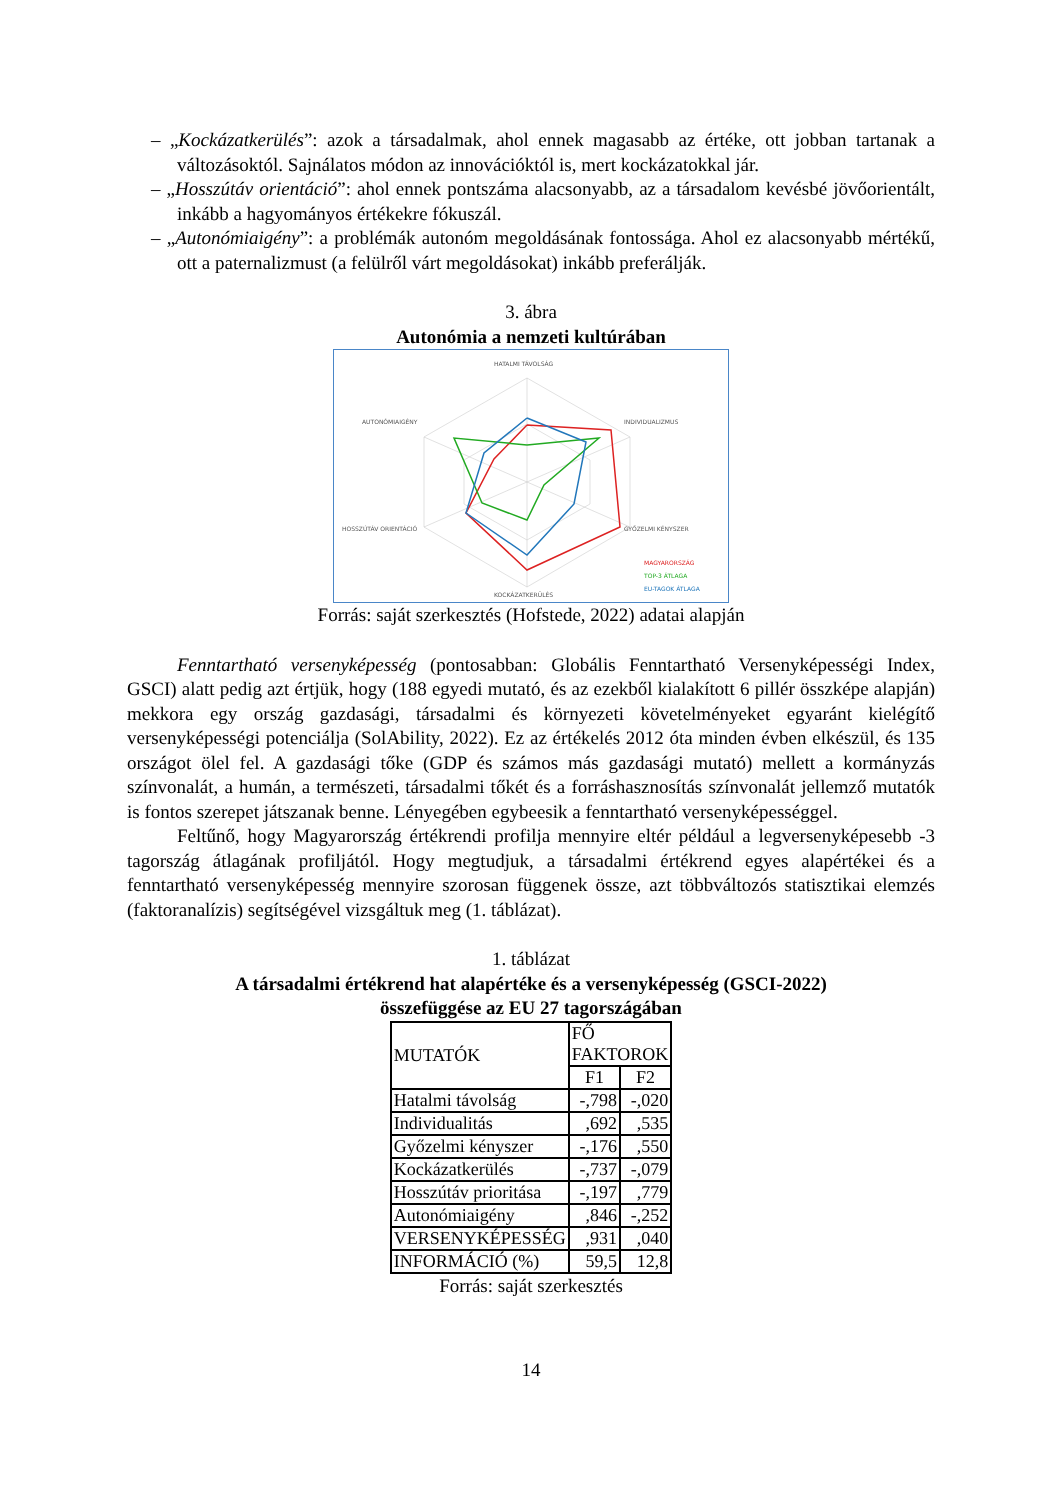– „Kockázatkerülés”: azok a társadalmak, ahol ennek magasabb az értéke, ott jobban tartanak a változásoktól. Sajnálatos módon az innovációktól is, mert kockázatokkal jár.
– „Hosszútáv orientáció”: ahol ennek pontszáma alacsonyabb, az a társadalom kevésbé jövőorientált, inkább a hagyományos értékekre fókuszál.
– „Autonómiaigény”: a problémák autonóm megoldásának fontossága. Ahol ez alacsonyabb mértékű, ott a paternalizmust (a felülről várt megoldásokat) inkább preferálják.
3. ábra
Autonómia a nemzeti kultúrában
HATALMI TÁVOLSÁG
INDIVIDUALIZMUS
GYŐZELMI KÉNYSZER
KOCKÁZATKERÜLÉS
HOSSZÚTÁV ORIENTÁCIÓ
AUTONÓMIAIGÉNY
MAGYARORSZÁG
TOP-3 ÁTLAGA
EU-TAGOK ÁTLAGA
Forrás: saját szerkesztés (Hofstede, 2022) adatai alapján
Fenntartható versenyképesség (pontosabban: Globális Fenntartható Versenyképességi Index, GSCI) alatt pedig azt értjük, hogy (188 egyedi mutató, és az ezekből kialakított 6 pillér összképe alapján) mekkora egy ország gazdasági, társadalmi és környezeti követelményeket egyaránt kielégítő versenyképességi potenciálja (SolAbility, 2022). Ez az értékelés 2012 óta minden évben elkészül, és 135 országot ölel fel. A gazdasági tőke (GDP és számos más gazdasági mutató) mellett a kormányzás színvonalát, a humán, a természeti, társadalmi tőkét és a forráshasznosítás színvonalát jellemző mutatók is fontos szerepet játszanak benne. Lényegében egybeesik a fenntartható versenyképességgel.
Feltűnő, hogy Magyarország értékrendi profilja mennyire eltér például a legversenyképesebb -3 tagország átlagának profiljától. Hogy megtudjuk, a társadalmi értékrend egyes alapértékei és a fenntartható versenyképesség mennyire szorosan függenek össze, azt többváltozós statisztikai elemzés (faktoranalízis) segítségével vizsgáltuk meg (1. táblázat).
1. táblázat
A társadalmi értékrend hat alapértéke és a versenyképesség (GSCI-2022)
összefüggése az EU 27 tagországában
| MUTATÓK | FŐ FAKTOROK | |
| | F1 | F2 |
| Hatalmi távolság | -,798 | -,020 |
| Individualitás | ,692 | ,535 |
| Győzelmi kényszer | -,176 | ,550 |
| Kockázatkerülés | -,737 | -,079 |
| Hosszútáv prioritása | -,197 | ,779 |
| Autonómiaigény | ,846 | -,252 |
| VERSENYKÉPESSÉG | ,931 | ,040 |
| INFORMÁCIÓ (%) | 59,5 | 12,8 |
Forrás: saját szerkesztés
14